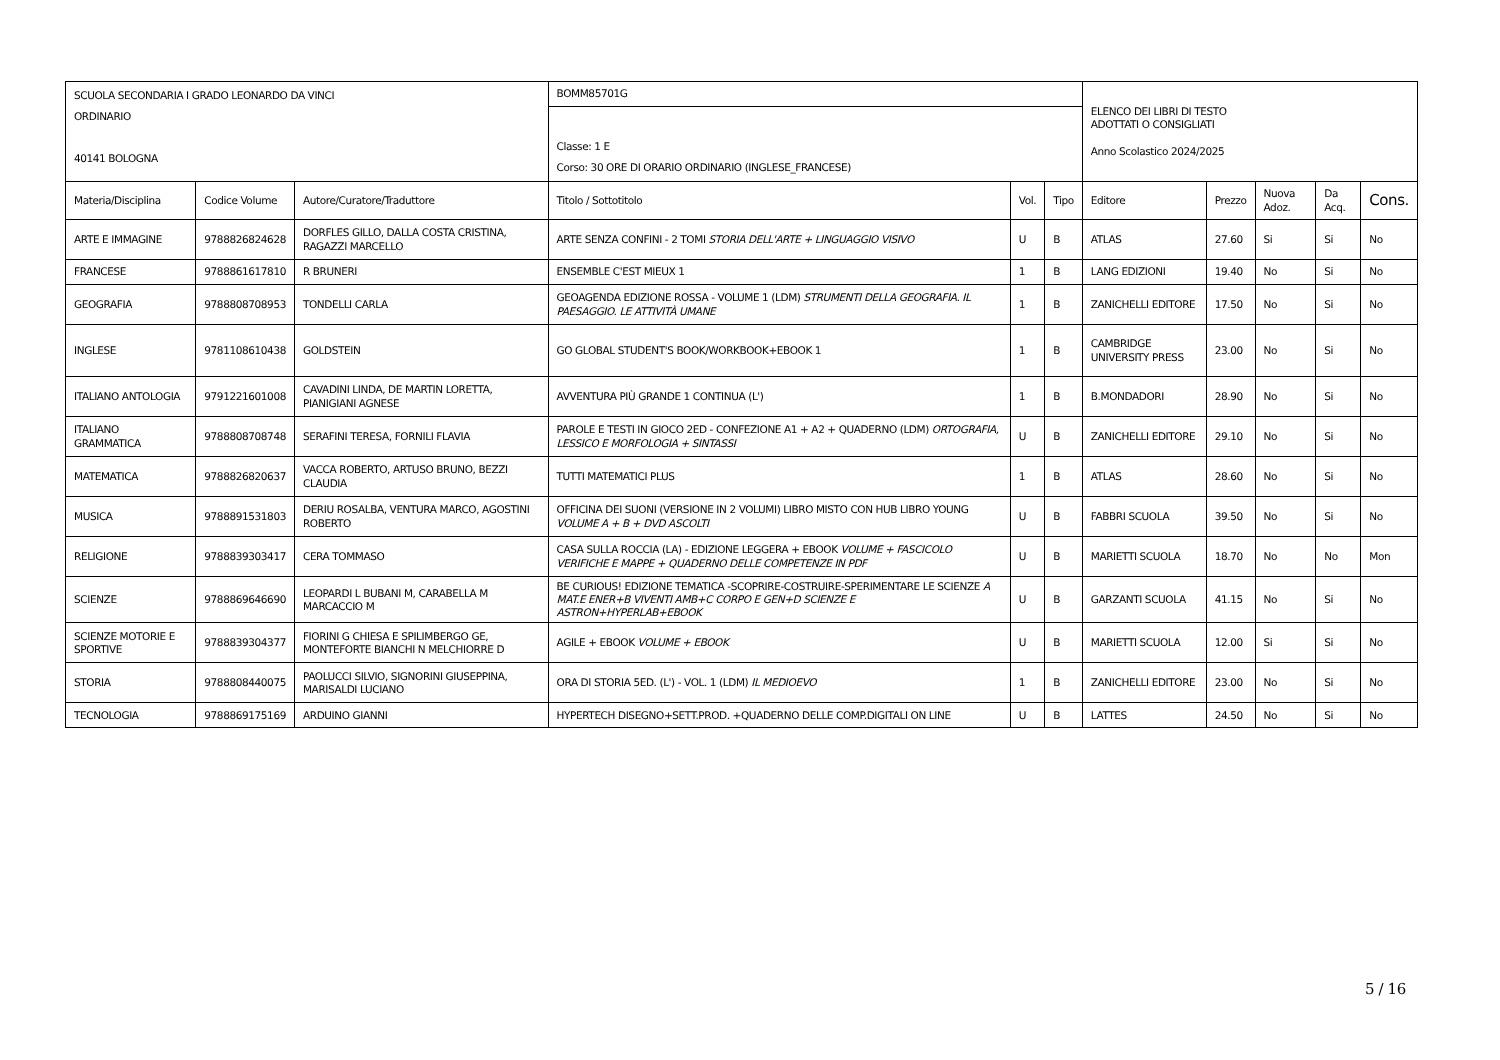| SCUOLA SECONDARIA I GRADO LEONARDO DA VINCI ORDINARIO 40141 BOLOGNA | | | BOMM85701G | | | ELENCO DEI LIBRI DI TESTO ADOTTATI O CONSIGLIATI Anno Scolastico 2024/2025 | | | | |
| | | | Classe: 1 E Corso: 30 ORE DI ORARIO ORDINARIO (INGLESE_FRANCESE) | | | | | | | |
| Materia/Disciplina | Codice Volume | Autore/Curatore/Traduttore | Titolo / Sottotitolo | Vol. | Tipo | Editore | Prezzo | Nuova Adoz. | Da Acq. | Cons. |
| ARTE E IMMAGINE | 9788826824628 | DORFLES GILLO, DALLA COSTA CRISTINA, RAGAZZI MARCELLO | ARTE SENZA CONFINI - 2 TOMI STORIA DELL'ARTE + LINGUAGGIO VISIVO | U | B | ATLAS | 27.60 | Si | Si | No |
| FRANCESE | 9788861617810 | R BRUNERI | ENSEMBLE C'EST MIEUX 1 | 1 | B | LANG EDIZIONI | 19.40 | No | Si | No |
| GEOGRAFIA | 9788808708953 | TONDELLI CARLA | GEOAGENDA EDIZIONE ROSSA - VOLUME 1 (LDM) STRUMENTI DELLA GEOGRAFIA. IL PAESAGGIO. LE ATTIVITÀ UMANE | 1 | B | ZANICHELLI EDITORE | 17.50 | No | Si | No |
| INGLESE | 9781108610438 | GOLDSTEIN | GO GLOBAL STUDENT'S BOOK/WORKBOOK+EBOOK 1 | 1 | B | CAMBRIDGE UNIVERSITY PRESS | 23.00 | No | Si | No |
| ITALIANO ANTOLOGIA | 9791221601008 | CAVADINI LINDA, DE MARTIN LORETTA, PIANIGIANI AGNESE | AVVENTURA PIÙ GRANDE 1 CONTINUA (L') | 1 | B | B.MONDADORI | 28.90 | No | Si | No |
| ITALIANO GRAMMATICA | 9788808708748 | SERAFINI TERESA, FORNILI FLAVIA | PAROLE E TESTI IN GIOCO 2ED - CONFEZIONE A1 + A2 + QUADERNO (LDM) ORTOGRAFIA, LESSICO E MORFOLOGIA + SINTASSI | U | B | ZANICHELLI EDITORE | 29.10 | No | Si | No |
| MATEMATICA | 9788826820637 | VACCA ROBERTO, ARTUSO BRUNO, BEZZI CLAUDIA | TUTTI MATEMATICI PLUS | 1 | B | ATLAS | 28.60 | No | Si | No |
| MUSICA | 9788891531803 | DERIU ROSALBA, VENTURA MARCO, AGOSTINI ROBERTO | OFFICINA DEI SUONI (VERSIONE IN 2 VOLUMI) LIBRO MISTO CON HUB LIBRO YOUNG VOLUME A + B + DVD ASCOLTI | U | B | FABBRI SCUOLA | 39.50 | No | Si | No |
| RELIGIONE | 9788839303417 | CERA TOMMASO | CASA SULLA ROCCIA (LA) - EDIZIONE LEGGERA + EBOOK VOLUME + FASCICOLO VERIFICHE E MAPPE + QUADERNO DELLE COMPETENZE IN PDF | U | B | MARIETTI SCUOLA | 18.70 | No | No | Mon |
| SCIENZE | 9788869646690 | LEOPARDI L BUBANI M, CARABELLA M MARCACCIO M | BE CURIOUS! EDIZIONE TEMATICA -SCOPRIRE-COSTRUIRE-SPERIMENTARE LE SCIENZE A MAT.E ENER+B VIVENTI AMB+C CORPO E GEN+D SCIENZE E ASTRON+HYPERLAB+EBOOK | U | B | GARZANTI SCUOLA | 41.15 | No | Si | No |
| SCIENZE MOTORIE E SPORTIVE | 9788839304377 | FIORINI G CHIESA E SPILIMBERGO GE, MONTEFORTE BIANCHI N MELCHIORRE D | AGILE + EBOOK VOLUME + EBOOK | U | B | MARIETTI SCUOLA | 12.00 | Si | Si | No |
| STORIA | 9788808440075 | PAOLUCCI SILVIO, SIGNORINI GIUSEPPINA, MARISALDI LUCIANO | ORA DI STORIA 5ED. (L') - VOL. 1 (LDM) IL MEDIOEVO | 1 | B | ZANICHELLI EDITORE | 23.00 | No | Si | No |
| TECNOLOGIA | 9788869175169 | ARDUINO GIANNI | HYPERTECH DISEGNO+SETT.PROD. +QUADERNO DELLE COMP.DIGITALI ON LINE | U | B | LATTES | 24.50 | No | Si | No |
5 / 16